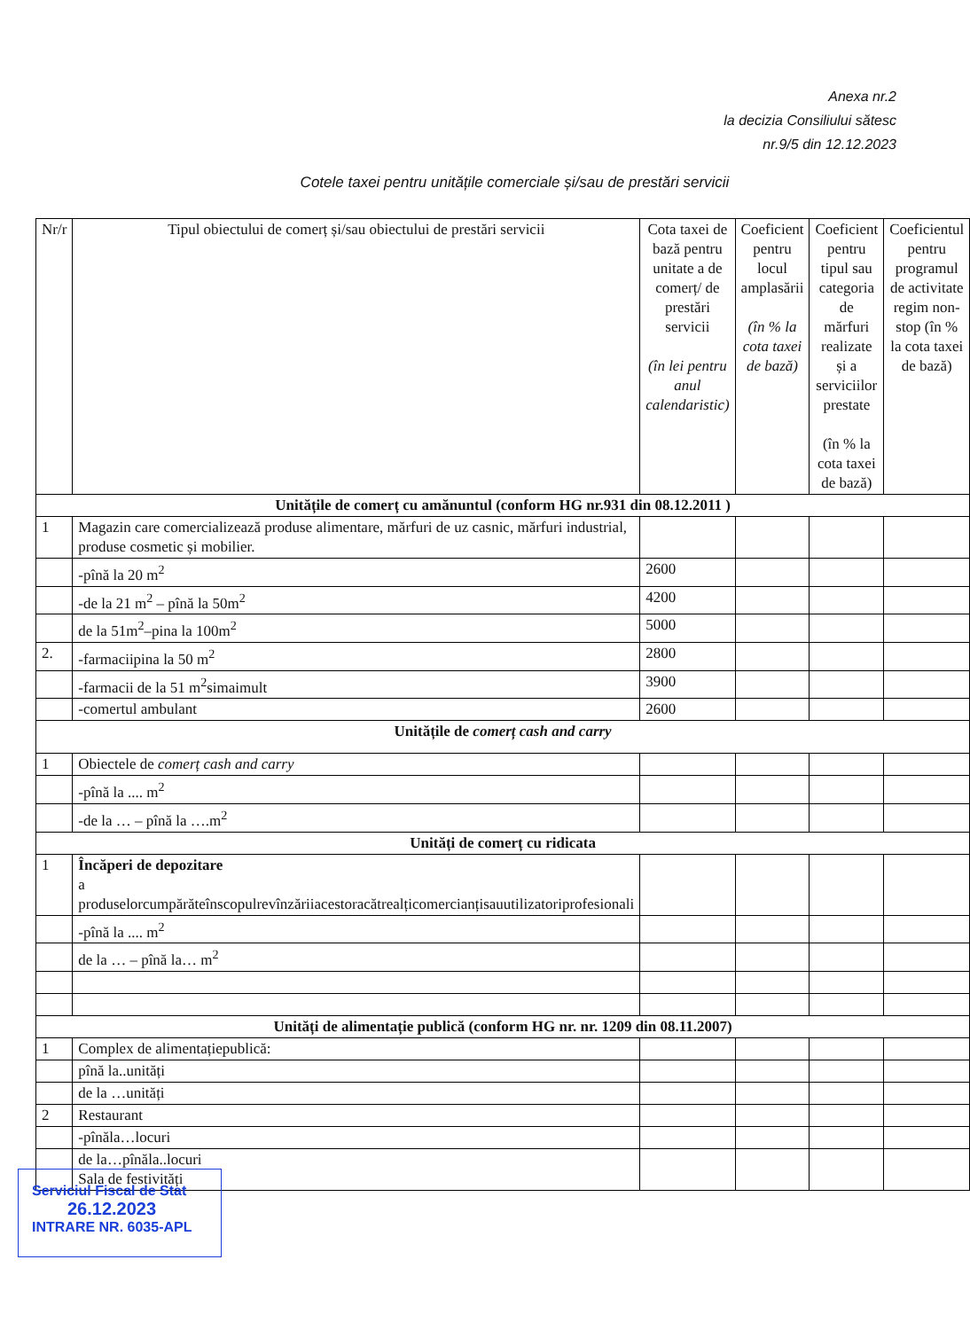Anexa nr.2
la decizia Consiliului sătesc
nr.9/5 din 12.12.2023
Cotele taxei pentru unitățile comerciale și/sau de prestări servicii
| Nr/r | Tipul obiectului de comerț și/sau obiectului de prestări servicii | Cota taxei de bază pentru unitate a de comerț/ de prestări servicii (în lei pentru anul calendaristic) | Coeficient pentru locul amplasării (în % la cota taxei de bază) | Coeficient pentru tipul sau categoria de mărfuri realizate și a serviciilor prestate (în % la cota taxei de bază) | Coeficientul pentru programul de activitate regim non-stop (în % la cota taxei de bază) |
| --- | --- | --- | --- | --- | --- |
| Unitățile de comerț cu amănuntul (conform HG nr.931 din 08.12.2011 ) | | | | | |
| 1 | Magazin care comercializează produse alimentare, mărfuri de uz casnic, mărfuri industrial, produse cosmetic și mobilier. | | | | |
| | -pînă la 20 m<sup>2</sup> | 2600 | | | |
| | -de la 21 m<sup>2</sup> – pînă la 50m<sup>2</sup> | 4200 | | | |
| | de la 51m<sup>2</sup>–pina la 100m<sup>2</sup> | 5000 | | | |
| 2. | -farmaciipina la 50 m<sup>2</sup> | 2800 | | | |
| | -farmacii de la 51 m<sup>2</sup>simaimult | 3900 | | | |
| | -comertul ambulant | 2600 | | | |
| Unitățile de comerț cash and carry | | | | | |
| 1 | Obiectele de comerț cash and carry | | | | |
| | -pînă la .... m<sup>2</sup> | | | | |
| | -de la … – pînă la ….m<sup>2</sup> | | | | |
| Unități de comerț cu ridicata | | | | | |
| 1 | Încăperi de depozitare a produselorcumpărăteînscopulrevînzăriiacestoracătrealțicomercianțisauutilizatoriprofesionali | | | | |
| | -pînă la .... m<sup>2</sup> | | | | |
| | de la … – pînă la… m<sup>2</sup> | | | | |
| Unități de alimentație publică (conform HG nr. nr. 1209 din 08.11.2007) | | | | | |
| 1 | Complex de alimentațiepublică: | | | | |
| | pînă la..unități | | | | |
| | de la …unități | | | | |
| 2 | Restaurant | | | | |
| | -pînăla…locuri | | | | |
| | de la…pînăla..locuri Sala de festivități | | | | |
Serviciul Fiscal de Stat
26.12.2023
INTRARE NR. 6035-APL